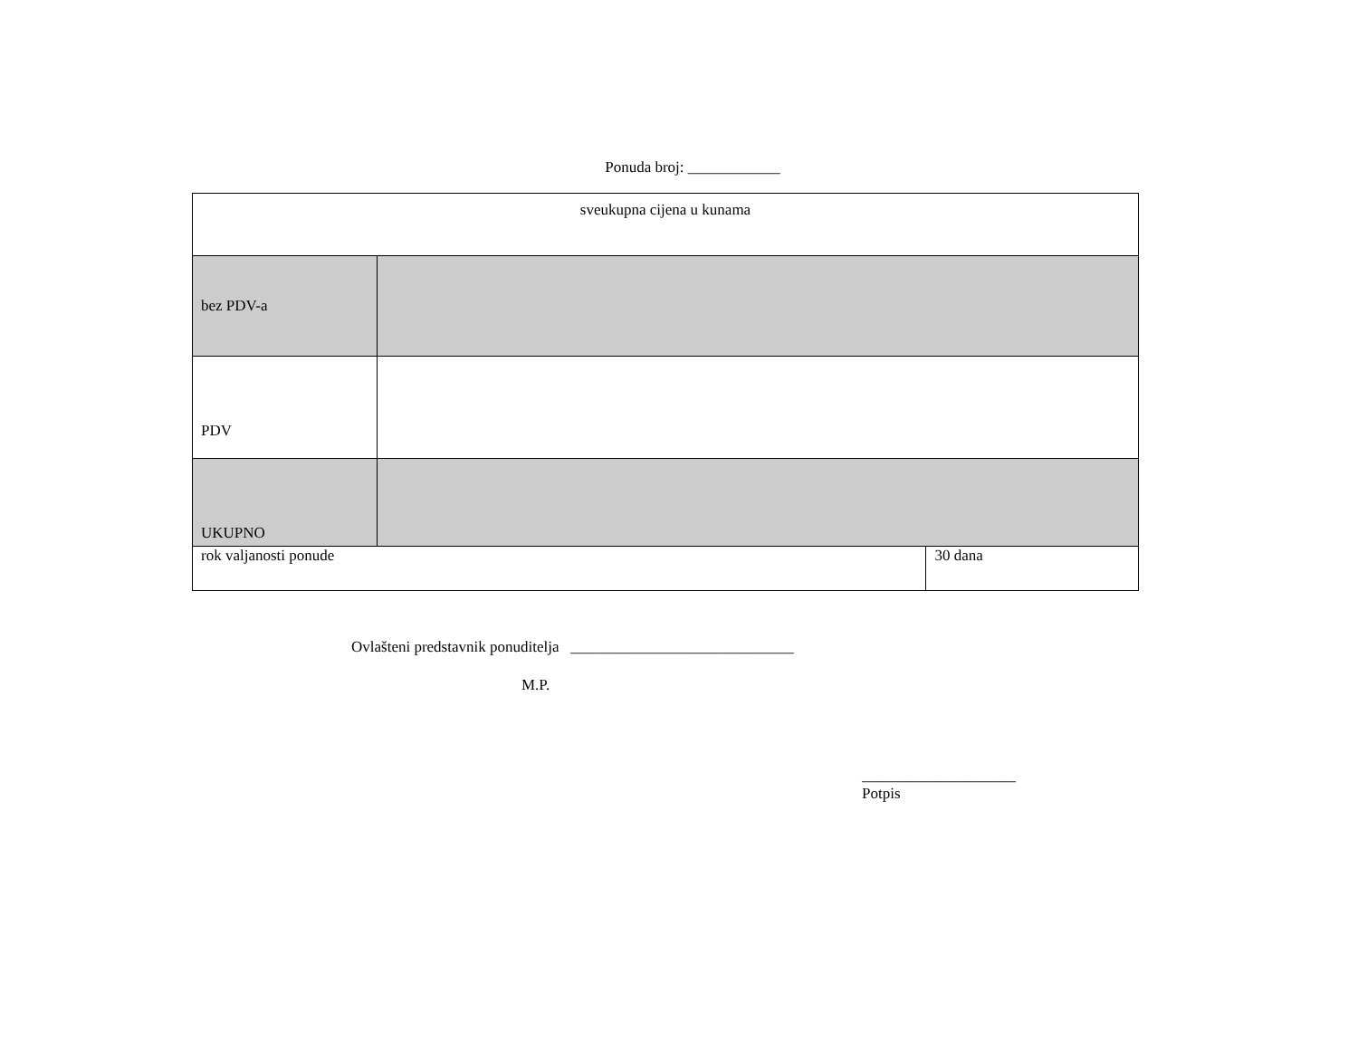Ponuda broj: ____________
| sveukupna cijena u kunama | | |
| bez PDV-a | | |
| PDV | | |
| UKUPNO | | |
| rok valjanosti ponude | | 30 dana |
Ovlašteni predstavnik ponuditelja _____________________________
M.P.
____________________
Potpis